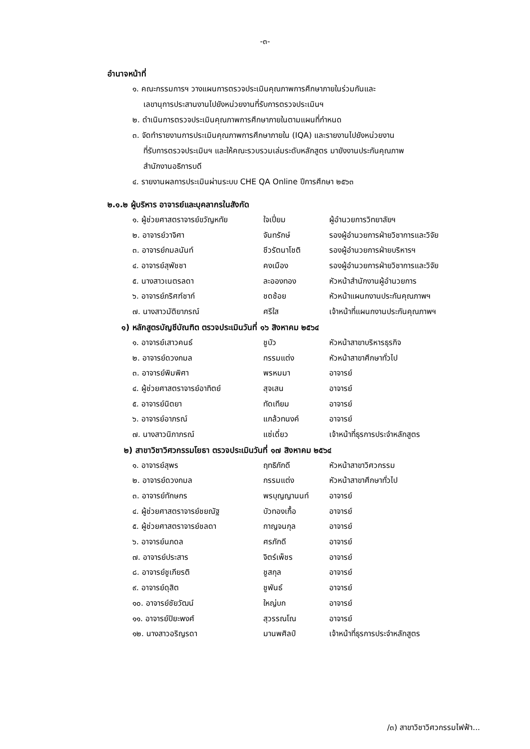-๓-
อำนาจหน้าที่
๑. คณะกรรมการฯ วางแผนการตรวจประเมินคุณภาพการศึกษาภายในร่วมกันและ
เลขานุการประสานงานไปยังหน่วยงานที่รับการตรวจประเมินฯ
๒. ดำเนินการตรวจประเมินคุณภาพการศึกษาภายในตามแผนที่กำหนด
๓. จัดทำรายงานการประเมินคุณภาพการศึกษาภายใน (IQA) และรายงานไปยังหน่วยงาน
ที่รับการตรวจประเมินฯ และให้คณะรวบรวมเล่มระดับหลักสูตร มายังงานประกันคุณภาพ
สำนักงานอธิการบดี
๔. รายงานผลการประเมินผ่านระบบ CHE QA Online ปีการศึกษา ๒๕๖๓
๒.๑.๒ ผู้บริหาร อาจารย์และบุคลากรในสังกัด
| ๑. ผู้ช่วยศาสตราจารย์ขวัญหทัย | ใจเปี่ยม | ผู้อำนวยการวิทยาลัยฯ |
| ๒. อาจารย์วาจิศา | จันทรักษ์ | รองผู้อำนวยการฝ่ายวิชาการและวิจัย |
| ๓. อาจารย์กมลนันท์ | ชีวรัตนาโชติ | รองผู้อำนวยการฝ่ายบริหารฯ |
| ๔. อาจารย์สุพัชชา | คงเมือง | รองผู้อำนวยการฝ่ายวิชาการและวิจัย |
| ๕. นางสาวเนตรลดา | ละอองทอง | หัวหน้าสำนักงานผู้อำนวยการ |
| ๖. อาจารย์ภริศฑ์ชาก์ | ชดช้อย | หัวหน้าแผนกงานประกันคุณภาพฯ |
| ๗. นางสาวมัติยาภรณ์ | ศรีใส | เจ้าหน้าที่แผนกงานประกันคุณภาพฯ |
๑) หลักสูตรบัญชีบัณฑิต ตรวจประเมินวันที่ ๑๖ สิงหาคม ๒๕๖๔
| ๑. อาจารย์เสาวคนธ์ | ชูบัว | หัวหน้าสาขาบริหารธุรกิจ |
| ๒. อาจารย์ดวงกมล | กรรมแต่ง | หัวหน้าสาขาศึกษาทั่วไป |
| ๓. อาจารย์พิมพิศา | พรหมมา | อาจารย์ |
| ๔. ผู้ช่วยศาสตราจารย์อาทิตย์ | สุจเสน | อาจารย์ |
| ๕. อาจารย์นิตยา | ทัดเทียม | อาจารย์ |
| ๖. อาจารย์อาภรณ์ | แกล้วทนงค์ | อาจารย์ |
| ๗. นางสาวนิภาภรณ์ | แซ่เดี่ยว | เจ้าหน้าที่ธุรการประจำหลักสูตร |
๒) สาขาวิชาวิศวกรรมโยธา ตรวจประเมินวันที่ ๑๗ สิงหาคม ๒๕๖๔
| ๑. อาจารย์สุพร | ฤทธิภักดี | หัวหน้าสาขาวิศวกรรม |
| ๒. อาจารย์ดวงกมล | กรรมแต่ง | หัวหน้าสาขาศึกษาทั่วไป |
| ๓. อาจารย์ทักษกร | พรบุญญานนท์ | อาจารย์ |
| ๔. ผู้ช่วยศาสตราจารย์ชยณัฐ | บัวทองเกื้อ | อาจารย์ |
| ๕. ผู้ช่วยศาสตราจารย์ชลดา | กาญจนกุล | อาจารย์ |
| ๖. อาจารย์นภดล | ศรภักดี | อาจารย์ |
| ๗. อาจารย์ประสาร | จิตร์เพ็ชร | อาจารย์ |
| ๘. อาจารย์ชูเกียรติ | ชูสกุล | อาจารย์ |
| ๙. อาจารย์ดุสิต | ชูพันธ์ | อาจารย์ |
| ๑๐. อาจารย์ชัยวัฒน์ | ใหญ่บก | อาจารย์ |
| ๑๑. อาจารย์ปิยะพงศ์ | สุวรรณโณ | อาจารย์ |
| ๑๒. นางสาวอริญรดา | มานพศิลป์ | เจ้าหน้าที่ธุรการประจำหลักสูตร |
/๓) สาขาวิชาวิศวกรรมไฟฟ้า...